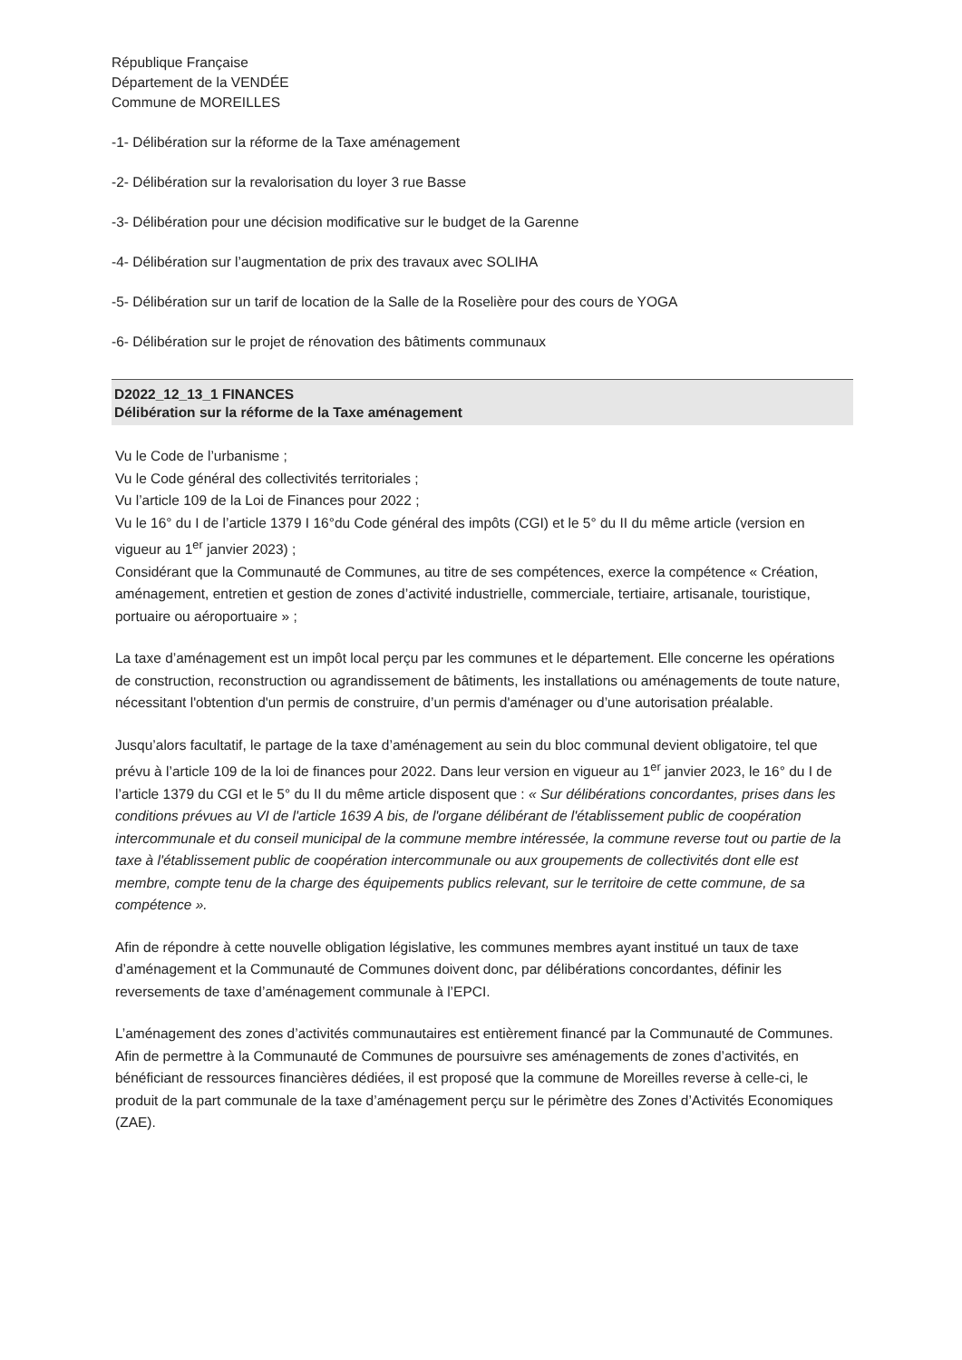République Française
Département de la VENDÉE
Commune de MOREILLES
-1- Délibération sur la réforme de la Taxe aménagement
-2- Délibération sur la revalorisation du loyer 3 rue Basse
-3- Délibération pour une décision modificative sur le budget de la Garenne
-4- Délibération sur l’augmentation de prix des travaux avec SOLIHA
-5- Délibération sur un tarif de location de la Salle de la Roselière pour des cours de YOGA
-6- Délibération sur le projet de rénovation des bâtiments communaux
D2022_12_13_1 FINANCES
Délibération sur la réforme de la Taxe aménagement
Vu le Code de l’urbanisme ;
Vu le Code général des collectivités territoriales ;
Vu l’article 109 de la Loi de Finances pour 2022 ;
Vu le 16° du I de l’article 1379 I 16°du Code général des impôts (CGI) et le 5° du II du même article (version en vigueur au 1<sup>er</sup> janvier 2023) ;
Considérant que la Communauté de Communes, au titre de ses compétences, exerce la compétence « Création, aménagement, entretien et gestion de zones d’activité industrielle, commerciale, tertiaire, artisanale, touristique, portuaire ou aéroportuaire » ;
La taxe d’aménagement est un impôt local perçu par les communes et le département. Elle concerne les opérations de construction, reconstruction ou agrandissement de bâtiments, les installations ou aménagements de toute nature, nécessitant l'obtention d'un permis de construire, d’un permis d'aménager ou d’une autorisation préalable.
Jusqu’alors facultatif, le partage de la taxe d’aménagement au sein du bloc communal devient obligatoire, tel que prévu à l’article 109 de la loi de finances pour 2022. Dans leur version en vigueur au 1<sup>er</sup> janvier 2023, le 16° du I de l’article 1379 du CGI et le 5° du II du même article disposent que : « Sur délibérations concordantes, prises dans les conditions prévues au VI de l'article 1639 A bis, de l'organe délibérant de l'établissement public de coopération intercommunale et du conseil municipal de la commune membre intéressée, la commune reverse tout ou partie de la taxe à l'établissement public de coopération intercommunale ou aux groupements de collectivités dont elle est membre, compte tenu de la charge des équipements publics relevant, sur le territoire de cette commune, de sa compétence ».
Afin de répondre à cette nouvelle obligation législative, les communes membres ayant institué un taux de taxe d’aménagement et la Communauté de Communes doivent donc, par délibérations concordantes, définir les reversements de taxe d’aménagement communale à l’EPCI.
L’aménagement des zones d’activités communautaires est entièrement financé par la Communauté de Communes. Afin de permettre à la Communauté de Communes de poursuivre ses aménagements de zones d’activités, en bénéficiant de ressources financières dédiées, il est proposé que la commune de Moreilles reverse à celle-ci, le produit de la part communale de la taxe d’aménagement perçu sur le périmètre des Zones d’Activités Economiques (ZAE).